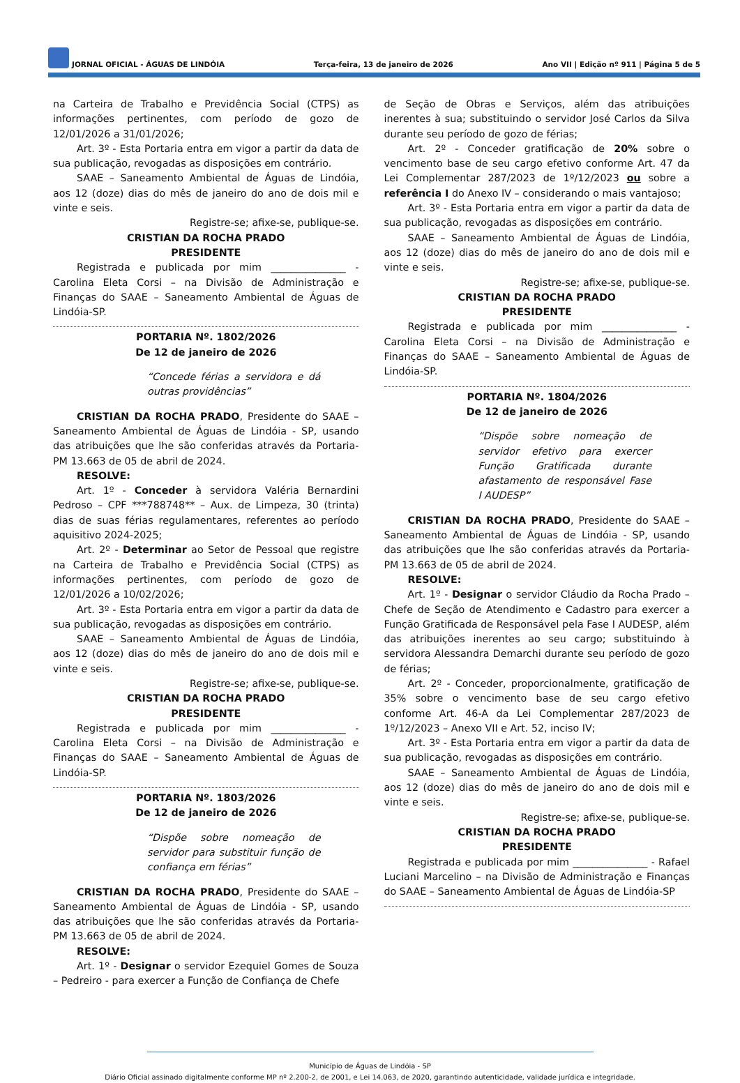JORNAL OFICIAL - ÁGUAS DE LINDÓIA Terça-feira, 13 de janeiro de 2026 Ano VII | Edição nº 911 | Página 5 de 5
na Carteira de Trabalho e Previdência Social (CTPS) as informações pertinentes, com período de gozo de 12/01/2026 a 31/01/2026;
Art. 3º - Esta Portaria entra em vigor a partir da data de sua publicação, revogadas as disposições em contrário.
SAAE – Saneamento Ambiental de Águas de Lindóia, aos 12 (doze) dias do mês de janeiro do ano de dois mil e vinte e seis.
Registre-se; afixe-se, publique-se.
CRISTIAN DA ROCHA PRADO
PRESIDENTE
Registrada e publicada por mim _______________ - Carolina Eleta Corsi – na Divisão de Administração e Finanças do SAAE – Saneamento Ambiental de Águas de Lindóia-SP.
PORTARIA Nº. 1802/2026
De 12 de janeiro de 2026
“Concede férias a servidora e dá outras providências”
CRISTIAN DA ROCHA PRADO, Presidente do SAAE – Saneamento Ambiental de Águas de Lindóia - SP, usando das atribuições que lhe são conferidas através da Portaria-PM 13.663 de 05 de abril de 2024.
RESOLVE:
Art. 1º - Conceder à servidora Valéria Bernardini Pedroso – CPF ***788748** – Aux. de Limpeza, 30 (trinta) dias de suas férias regulamentares, referentes ao período aquisitivo 2024-2025;
Art. 2º - Determinar ao Setor de Pessoal que registre na Carteira de Trabalho e Previdência Social (CTPS) as informações pertinentes, com período de gozo de 12/01/2026 a 10/02/2026;
Art. 3º - Esta Portaria entra em vigor a partir da data de sua publicação, revogadas as disposições em contrário.
SAAE – Saneamento Ambiental de Águas de Lindóia, aos 12 (doze) dias do mês de janeiro do ano de dois mil e vinte e seis.
Registre-se; afixe-se, publique-se.
CRISTIAN DA ROCHA PRADO
PRESIDENTE
Registrada e publicada por mim _______________ - Carolina Eleta Corsi – na Divisão de Administração e Finanças do SAAE – Saneamento Ambiental de Águas de Lindóia-SP.
PORTARIA Nº. 1803/2026
De 12 de janeiro de 2026
“Dispõe sobre nomeação de servidor para substituir função de confiança em férias”
CRISTIAN DA ROCHA PRADO, Presidente do SAAE – Saneamento Ambiental de Águas de Lindóia - SP, usando das atribuições que lhe são conferidas através da Portaria-PM 13.663 de 05 de abril de 2024.
RESOLVE:
Art. 1º - Designar o servidor Ezequiel Gomes de Souza – Pedreiro - para exercer a Função de Confiança de Chefe
de Seção de Obras e Serviços, além das atribuições inerentes à sua; substituindo o servidor José Carlos da Silva durante seu período de gozo de férias;
Art. 2º - Conceder gratificação de 20% sobre o vencimento base de seu cargo efetivo conforme Art. 47 da Lei Complementar 287/2023 de 1º/12/2023 ou sobre a referência I do Anexo IV – considerando o mais vantajoso;
Art. 3º - Esta Portaria entra em vigor a partir da data de sua publicação, revogadas as disposições em contrário.
SAAE – Saneamento Ambiental de Águas de Lindóia, aos 12 (doze) dias do mês de janeiro do ano de dois mil e vinte e seis.
Registre-se; afixe-se, publique-se.
CRISTIAN DA ROCHA PRADO
PRESIDENTE
Registrada e publicada por mim _______________ - Carolina Eleta Corsi – na Divisão de Administração e Finanças do SAAE – Saneamento Ambiental de Águas de Lindóia-SP.
PORTARIA Nº. 1804/2026
De 12 de janeiro de 2026
“Dispõe sobre nomeação de servidor efetivo para exercer Função Gratificada durante afastamento de responsável Fase I AUDESP”
CRISTIAN DA ROCHA PRADO, Presidente do SAAE – Saneamento Ambiental de Águas de Lindóia - SP, usando das atribuições que lhe são conferidas através da Portaria-PM 13.663 de 05 de abril de 2024.
RESOLVE:
Art. 1º - Designar o servidor Cláudio da Rocha Prado – Chefe de Seção de Atendimento e Cadastro para exercer a Função Gratificada de Responsável pela Fase I AUDESP, além das atribuições inerentes ao seu cargo; substituindo à servidora Alessandra Demarchi durante seu período de gozo de férias;
Art. 2º - Conceder, proporcionalmente, gratificação de 35% sobre o vencimento base de seu cargo efetivo conforme Art. 46-A da Lei Complementar 287/2023 de 1º/12/2023 – Anexo VII e Art. 52, inciso IV;
Art. 3º - Esta Portaria entra em vigor a partir da data de sua publicação, revogadas as disposições em contrário.
SAAE – Saneamento Ambiental de Águas de Lindóia, aos 12 (doze) dias do mês de janeiro do ano de dois mil e vinte e seis.
Registre-se; afixe-se, publique-se.
CRISTIAN DA ROCHA PRADO
PRESIDENTE
Registrada e publicada por mim _______________ - Rafael Luciani Marcelino – na Divisão de Administração e Finanças do SAAE – Saneamento Ambiental de Águas de Lindóia-SP
Município de Águas de Lindóia - SP
Diário Oficial assinado digitalmente conforme MP nº 2.200-2, de 2001, e Lei 14.063, de 2020, garantindo autenticidade, validade jurídica e integridade.